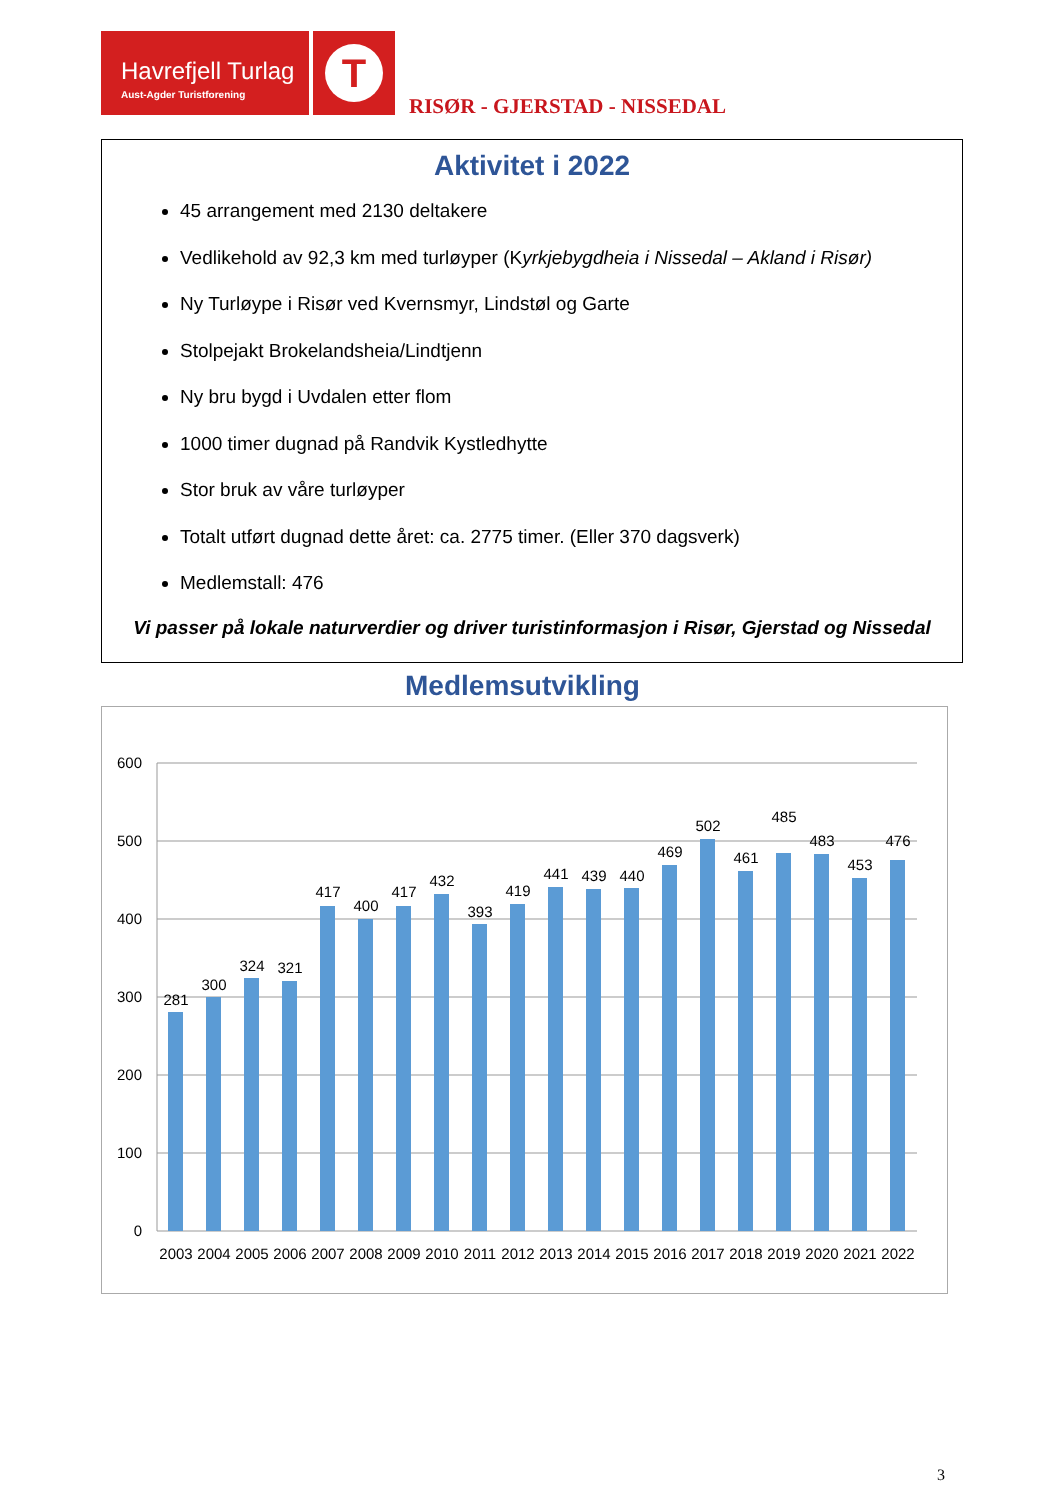Havrefjell Turlag
Aust-Agder Turistforening
T
RISØR - GJERSTAD - NISSEDAL
Aktivitet i 2022
45 arrangement med 2130 deltakere
Vedlikehold av 92,3 km med turløyper (Kyrkjebygdheia i Nissedal – Akland i Risør)
Ny Turløype i Risør ved Kvernsmyr, Lindstøl og Garte
Stolpejakt Brokelandsheia/Lindtjenn
Ny bru bygd i Uvdalen etter flom
1000 timer dugnad på Randvik Kystledhytte
Stor bruk av våre turløyper
Totalt utført dugnad dette året: ca. 2775 timer. (Eller 370 dagsverk)
Medlemstall: 476
Vi passer på lokale naturverdier og driver turistinformasjon i Risør, Gjerstad og Nissedal
Medlemsutvikling
600
500
400
300
200
100
0
281
300
324
321
417
400
417
432
393
419
441
439
440
469
502
461
485
483
453
476
2003
2004
2005
2006
2007
2008
2009
2010
2011
2012
2013
2014
2015
2016
2017
2018
2019
2020
2021
2022
3